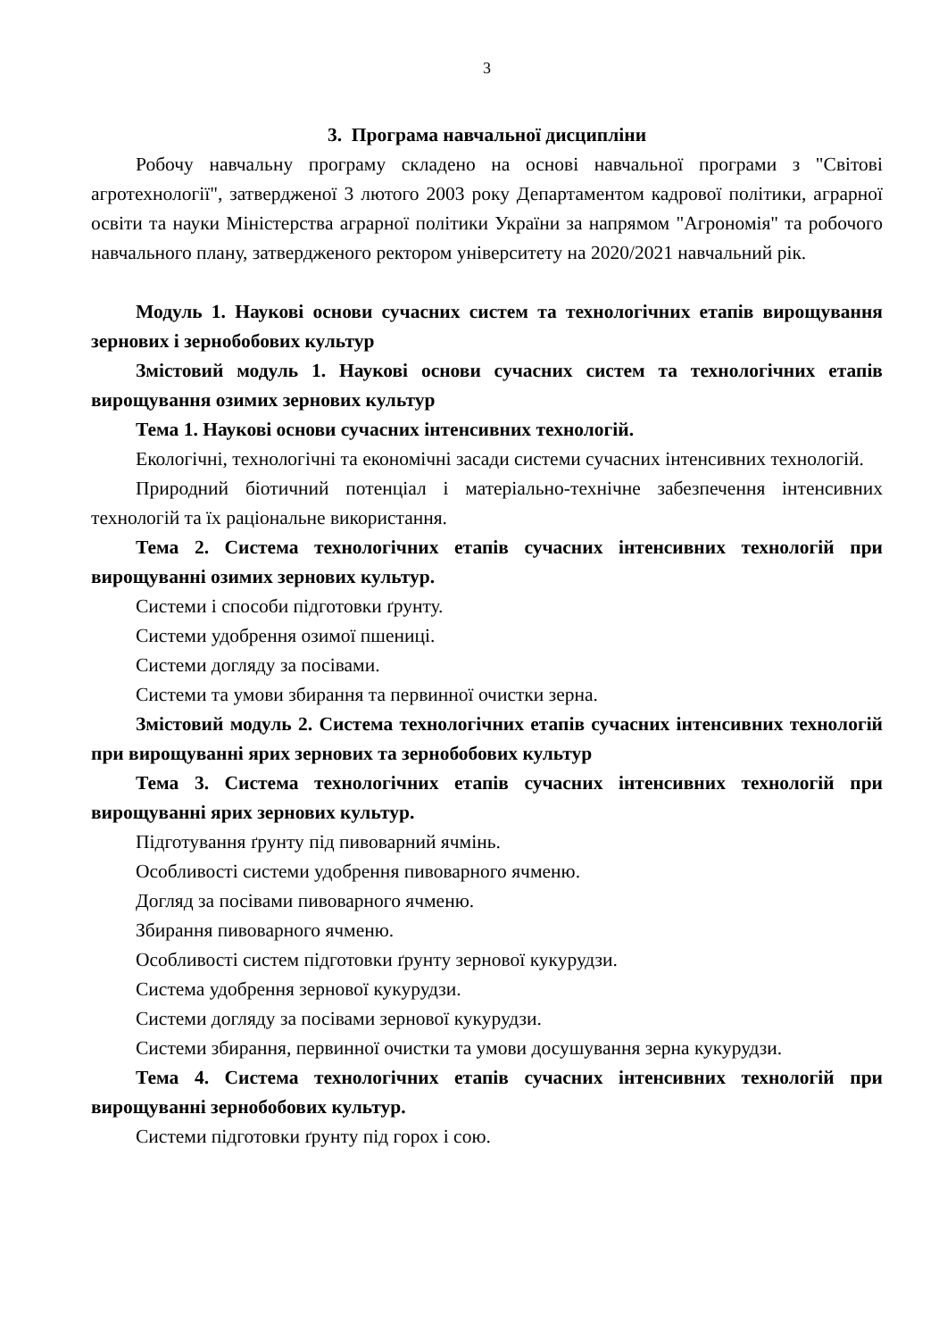3
3. Програма навчальної дисципліни
Робочу навчальну програму складено на основі навчальної програми з "Світові агротехнології", затвердженої 3 лютого 2003 року Департаментом кадрової політики, аграрної освіти та науки Міністерства аграрної політики України за напрямом "Агрономія" та робочого навчального плану, затвердженого ректором університету на 2020/2021 навчальний рік.
Модуль 1. Наукові основи сучасних систем та технологічних етапів вирощування зернових і зернобобових культур
Змістовий модуль 1. Наукові основи сучасних систем та технологічних етапів вирощування озимих зернових культур
Тема 1. Наукові основи сучасних інтенсивних технологій.
Екологічні, технологічні та економічні засади системи сучасних інтенсивних технологій.
Природний біотичний потенціал і матеріально-технічне забезпечення інтенсивних технологій та їх раціональне використання.
Тема 2. Система технологічних етапів сучасних інтенсивних технологій при вирощуванні озимих зернових культур.
Системи і способи підготовки ґрунту.
Системи удобрення озимої пшениці.
Системи догляду за посівами.
Системи та умови збирання та первинної очистки зерна.
Змістовий модуль 2. Система технологічних етапів сучасних інтенсивних технологій при вирощуванні ярих зернових та зернобобових культур
Тема 3. Система технологічних етапів сучасних інтенсивних технологій при вирощуванні ярих зернових культур.
Підготування ґрунту під пивоварний ячмінь.
Особливості системи удобрення пивоварного ячменю.
Догляд за посівами пивоварного ячменю.
Збирання пивоварного ячменю.
Особливості систем підготовки ґрунту зернової кукурудзи.
Система удобрення зернової кукурудзи.
Системи догляду за посівами зернової кукурудзи.
Системи збирання, первинної очистки та умови досушування зерна кукурудзи.
Тема 4. Система технологічних етапів сучасних інтенсивних технологій при вирощуванні зернобобових культур.
Системи підготовки ґрунту під горох і сою.